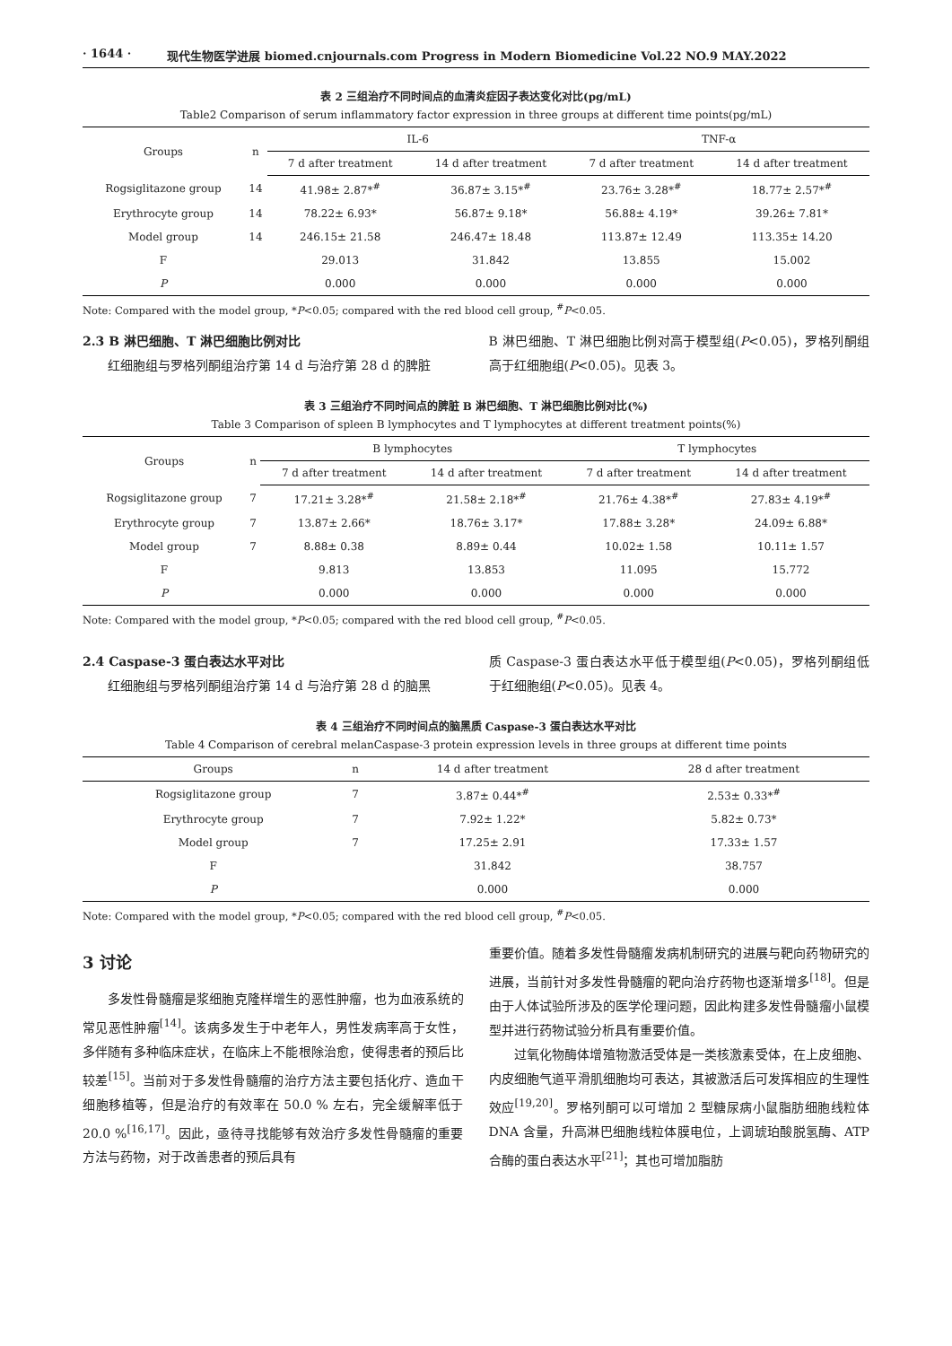· 1644 · 现代生物医学进展 biomed.cnjournals.com Progress in Modern Biomedicine Vol.22 NO.9 MAY.2022
表 2 三组治疗不同时间点的血清炎症因子表达变化对比(pg/mL)
Table2 Comparison of serum inflammatory factor expression in three groups at different time points(pg/mL)
| Groups | n | IL-6 | | TNF-α | |
| --- | --- | --- | --- | --- | --- |
| | | 7 d after treatment | 14 d after treatment | 7 d after treatment | 14 d after treatment |
| Rogsiglitazone group | 14 | 41.98± 2.87*<sup>#</sup> | 36.87± 3.15*<sup>#</sup> | 23.76± 3.28*<sup>#</sup> | 18.77± 2.57*<sup>#</sup> |
| Erythrocyte group | 14 | 78.22± 6.93* | 56.87± 9.18* | 56.88± 4.19* | 39.26± 7.81* |
| Model group | 14 | 246.15± 21.58 | 246.47± 18.48 | 113.87± 12.49 | 113.35± 14.20 |
| F | | 29.013 | 31.842 | 13.855 | 15.002 |
| P | | 0.000 | 0.000 | 0.000 | 0.000 |
Note: Compared with the model group, *P<0.05; compared with the red blood cell group, <sup>#</sup>P<0.05.
2.3 B 淋巴细胞、T 淋巴细胞比例对比
红细胞组与罗格列酮组治疗第 14 d 与治疗第 28 d 的脾脏
B 淋巴细胞、T 淋巴细胞比例对高于模型组(P<0.05)，罗格列酮组高于红细胞组(P<0.05)。见表 3。
表 3 三组治疗不同时间点的脾脏 B 淋巴细胞、T 淋巴细胞比例对比(%)
Table 3 Comparison of spleen B lymphocytes and T lymphocytes at different treatment points(%)
| Groups | n | B lymphocytes | | T lymphocytes | |
| --- | --- | --- | --- | --- | --- |
| | | 7 d after treatment | 14 d after treatment | 7 d after treatment | 14 d after treatment |
| Rogsiglitazone group | 7 | 17.21± 3.28*<sup>#</sup> | 21.58± 2.18*<sup>#</sup> | 21.76± 4.38*<sup>#</sup> | 27.83± 4.19*<sup>#</sup> |
| Erythrocyte group | 7 | 13.87± 2.66* | 18.76± 3.17* | 17.88± 3.28* | 24.09± 6.88* |
| Model group | 7 | 8.88± 0.38 | 8.89± 0.44 | 10.02± 1.58 | 10.11± 1.57 |
| F | | 9.813 | 13.853 | 11.095 | 15.772 |
| P | | 0.000 | 0.000 | 0.000 | 0.000 |
Note: Compared with the model group, *P<0.05; compared with the red blood cell group, <sup>#</sup>P<0.05.
2.4 Caspase-3 蛋白表达水平对比
红细胞组与罗格列酮组治疗第 14 d 与治疗第 28 d 的脑黑
质 Caspase-3 蛋白表达水平低于模型组(P<0.05)，罗格列酮组低于红细胞组(P<0.05)。见表 4。
表 4 三组治疗不同时间点的脑黑质 Caspase-3 蛋白表达水平对比
Table 4 Comparison of cerebral melanCaspase-3 protein expression levels in three groups at different time points
| Groups | n | 14 d after treatment | 28 d after treatment |
| --- | --- | --- | --- |
| Rogsiglitazone group | 7 | 3.87± 0.44*<sup>#</sup> | 2.53± 0.33*<sup>#</sup> |
| Erythrocyte group | 7 | 7.92± 1.22* | 5.82± 0.73* |
| Model group | 7 | 17.25± 2.91 | 17.33± 1.57 |
| F | | 31.842 | 38.757 |
| P | | 0.000 | 0.000 |
Note: Compared with the model group, *P<0.05; compared with the red blood cell group, <sup>#</sup>P<0.05.
3 讨论
多发性骨髓瘤是浆细胞克隆样增生的恶性肿瘤，也为血液系统的常见恶性肿瘤<sup>[14]</sup>。该病多发生于中老年人，男性发病率高于女性，多伴随有多种临床症状，在临床上不能根除治愈，使得患者的预后比较差<sup>[15]</sup>。当前对于多发性骨髓瘤的治疗方法主要包括化疗、造血干细胞移植等，但是治疗的有效率在 50.0 % 左右，完全缓解率低于 20.0 %<sup>[16,17]</sup>。因此，亟待寻找能够有效治疗多发性骨髓瘤的重要方法与药物，对于改善患者的预后具有
重要价值。随着多发性骨髓瘤发病机制研究的进展与靶向药物研究的进展，当前针对多发性骨髓瘤的靶向治疗药物也逐渐增多<sup>[18]</sup>。但是由于人体试验所涉及的医学伦理问题，因此构建多发性骨髓瘤小鼠模型并进行药物试验分析具有重要价值。
过氧化物酶体增殖物激活受体是一类核激素受体，在上皮细胞、内皮细胞气道平滑肌细胞均可表达，其被激活后可发挥相应的生理性效应<sup>[19,20]</sup>。罗格列酮可以可增加 2 型糖尿病小鼠脂肪细胞线粒体 DNA 含量，升高淋巴细胞线粒体膜电位，上调琥珀酸脱氢酶、ATP 合酶的蛋白表达水平<sup>[21]</sup>；其也可增加脂肪